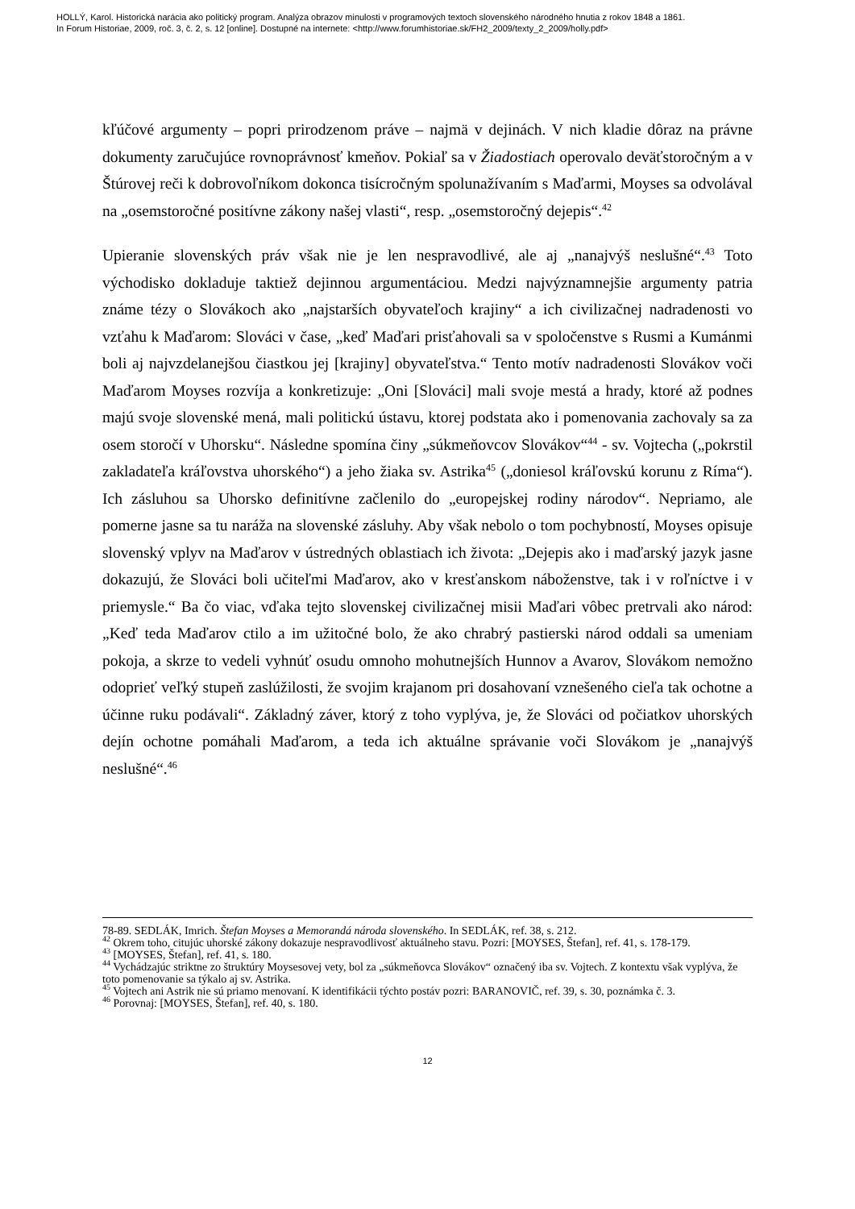HOLLÝ, Karol. Historická narácia ako politický program. Analýza obrazov minulosti v programových textoch slovenského národného hnutia z rokov 1848 a 1861.
In Forum Historiae, 2009, roč. 3, č. 2, s. 12 [online]. Dostupné na internete: <http://www.forumhistoriae.sk/FH2_2009/texty_2_2009/holly.pdf>
kľúčové argumenty – popri prirodzenom práve – najmä v dejinách. V nich kladie dôraz na právne dokumenty zaručujúce rovnoprávnosť kmeňov. Pokiaľ sa v Žiadostiach operovalo deväťstoročným a v Štúrovej reči k dobrovoľníkom dokonca tisícročným spolunažívaním s Maďarmi, Moyses sa odvolával na „osemstoročné positívne zákony našej vlasti“, resp. „osemstoročný dejepis“.<sup>42</sup>
Upieranie slovenských práv však nie je len nespravodlivé, ale aj „nanajvýš neslušné“.<sup>43</sup> Toto východisko dokladuje taktiež dejinnou argumentáciou. Medzi najvýznamnejšie argumenty patria známe tézy o Slovákoch ako „najstarších obyvateľoch krajiny“ a ich civilizačnej nadradenosti vo vzťahu k Maďarom: Slováci v čase, „keď Maďari prisťahovali sa v spoločenstve s Rusmi a Kumánmi boli aj najvzdelanejšou čiastkou jej [krajiny] obyvateľstva.“ Tento motív nadradenosti Slovákov voči Maďarom Moyses rozvíja a konkretizuje: „Oni [Slováci] mali svoje mestá a hrady, ktoré až podnes majú svoje slovenské mená, mali politickú ústavu, ktorej podstata ako i pomenovania zachovaly sa za osem storočí v Uhorsku“. Následne spomína činy „súkmeňovcov Slovákov“<sup>44</sup> - sv. Vojtecha („pokrstil zakladateľa kráľovstva uhorského“) a jeho žiaka sv. Astrika<sup>45</sup> („doniesol kráľovskú korunu z Ríma“). Ich zásluhou sa Uhorsko definitívne začlenilo do „europejskej rodiny národov“. Nepriamo, ale pomerne jasne sa tu naráža na slovenské zásluhy. Aby však nebolo o tom pochybností, Moyses opisuje slovenský vplyv na Maďarov v ústredných oblastiach ich života: „Dejepis ako i maďarský jazyk jasne dokazujú, že Slováci boli učiteľmi Maďarov, ako v kresťanskom náboženstve, tak i v roľníctve i v priemysle.“ Ba čo viac, vďaka tejto slovenskej civilizačnej misii Maďari vôbec pretrvali ako národ: „Keď teda Maďarov ctilo a im užitočné bolo, že ako chrabrý pastierski národ oddali sa umeniam pokoja, a skrze to vedeli vyhnúť osudu omnoho mohutnejších Hunnov a Avarov, Slovákom nemožno odoprieť veľký stupeň zaslúžilosti, že svojim krajanom pri dosahovaní vznešeného cieľa tak ochotne a účinne ruku podávali“. Základný záver, ktorý z toho vyplýva, je, že Slováci od počiatkov uhorských dejín ochotne pomáhali Maďarom, a teda ich aktuálne správanie voči Slovákom je „nanajvýš neslušné“.<sup>46</sup>
78-89. SEDLÁK, Imrich. Štefan Moyses a Memorandá národa slovenského. In SEDLÁK, ref. 38, s. 212.
<sup>42</sup> Okrem toho, citujúc uhorské zákony dokazuje nespravodlivosť aktuálneho stavu. Pozri: [MOYSES, Štefan], ref. 41, s. 178-179.
<sup>43</sup> [MOYSES, Štefan], ref. 41, s. 180.
<sup>44</sup> Vychádzajúc striktne zo štruktúry Moysesovej vety, bol za „súkmeňovca Slovákov“ označený iba sv. Vojtech. Z kontextu však vyplýva, že toto pomenovanie sa týkalo aj sv. Astrika.
<sup>45</sup> Vojtech ani Astrik nie sú priamo menovaní. K identifikácii týchto postáv pozri: BARANOVIČ, ref. 39, s. 30, poznámka č. 3.
<sup>46</sup> Porovnaj: [MOYSES, Štefan], ref. 40, s. 180.
12